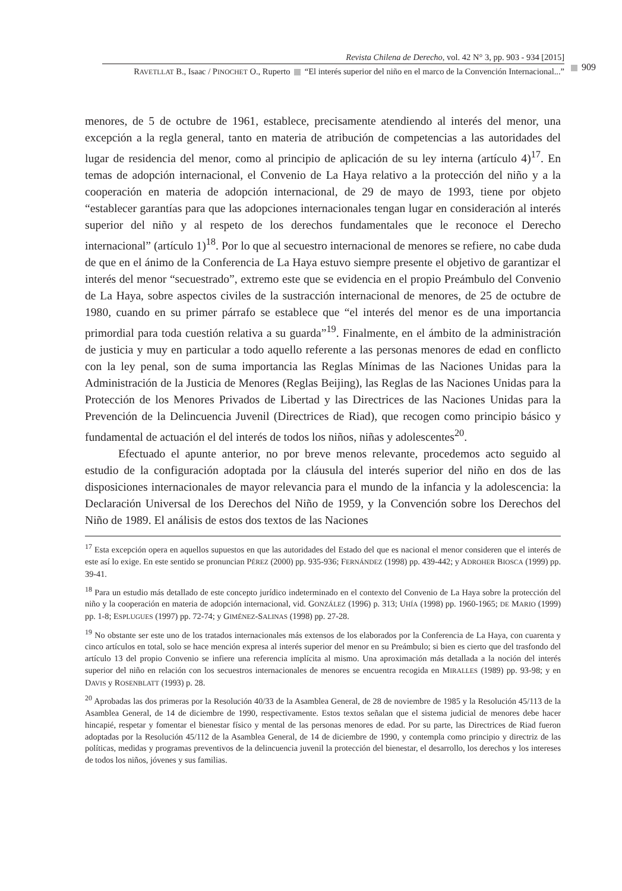Revista Chilena de Derecho, vol. 42 N° 3, pp. 903 - 934 [2015]
RAVETLLAT B., Isaac / PINOCHET O., Ruperto “El interés superior del niño en el marco de la Convención Internacional...”
909
menores, de 5 de octubre de 1961, establece, precisamente atendiendo al interés del menor, una excepción a la regla general, tanto en materia de atribución de competencias a las autoridades del lugar de residencia del menor, como al principio de aplicación de su ley interna (artículo 4)<sup>17</sup>. En temas de adopción internacional, el Convenio de La Haya relativo a la protección del niño y a la cooperación en materia de adopción internacional, de 29 de mayo de 1993, tiene por objeto “establecer garantías para que las adopciones internacionales tengan lugar en consideración al interés superior del niño y al respeto de los derechos fundamentales que le reconoce el Derecho internacional” (artículo 1)<sup>18</sup>. Por lo que al secuestro internacional de menores se refiere, no cabe duda de que en el ánimo de la Conferencia de La Haya estuvo siempre presente el objetivo de garantizar el interés del menor “secuestrado”, extremo este que se evidencia en el propio Preámbulo del Convenio de La Haya, sobre aspectos civiles de la sustracción internacional de menores, de 25 de octubre de 1980, cuando en su primer párrafo se establece que “el interés del menor es de una importancia primordial para toda cuestión relativa a su guarda”<sup>19</sup>. Finalmente, en el ámbito de la administración de justicia y muy en particular a todo aquello referente a las personas menores de edad en conflicto con la ley penal, son de suma importancia las Reglas Mínimas de las Naciones Unidas para la Administración de la Justicia de Menores (Reglas Beijing), las Reglas de las Naciones Unidas para la Protección de los Menores Privados de Libertad y las Directrices de las Naciones Unidas para la Prevención de la Delincuencia Juvenil (Directrices de Riad), que recogen como principio básico y fundamental de actuación el del interés de todos los niños, niñas y adolescentes<sup>20</sup>.
Efectuado el apunte anterior, no por breve menos relevante, procedemos acto seguido al estudio de la configuración adoptada por la cláusula del interés superior del niño en dos de las disposiciones internacionales de mayor relevancia para el mundo de la infancia y la adolescencia: la Declaración Universal de los Derechos del Niño de 1959, y la Convención sobre los Derechos del Niño de 1989. El análisis de estos dos textos de las Naciones
<sup>17</sup> Esta excepción opera en aquellos supuestos en que las autoridades del Estado del que es nacional el menor consideren que el interés de este así lo exige. En este sentido se pronuncian PÉREZ (2000) pp. 935-936; FERNÁNDEZ (1998) pp. 439-442; y ADROHER BIOSCA (1999) pp. 39-41.
<sup>18</sup> Para un estudio más detallado de este concepto jurídico indeterminado en el contexto del Convenio de La Haya sobre la protección del niño y la cooperación en materia de adopción internacional, vid. GONZÁLEZ (1996) p. 313; UHÍA (1998) pp. 1960-1965; DE MARIO (1999) pp. 1-8; ESPLUGUES (1997) pp. 72-74; y GIMÉNEZ-SALINAS (1998) pp. 27-28.
<sup>19</sup> No obstante ser este uno de los tratados internacionales más extensos de los elaborados por la Conferencia de La Haya, con cuarenta y cinco artículos en total, solo se hace mención expresa al interés superior del menor en su Preámbulo; si bien es cierto que del trasfondo del artículo 13 del propio Convenio se infiere una referencia implícita al mismo. Una aproximación más detallada a la noción del interés superior del niño en relación con los secuestros internacionales de menores se encuentra recogida en MIRALLES (1989) pp. 93-98; y en DAVIS y ROSENBLATT (1993) p. 28.
<sup>20</sup> Aprobadas las dos primeras por la Resolución 40/33 de la Asamblea General, de 28 de noviembre de 1985 y la Resolución 45/113 de la Asamblea General, de 14 de diciembre de 1990, respectivamente. Estos textos señalan que el sistema judicial de menores debe hacer hincapié, respetar y fomentar el bienestar físico y mental de las personas menores de edad. Por su parte, las Directrices de Riad fueron adoptadas por la Resolución 45/112 de la Asamblea General, de 14 de diciembre de 1990, y contempla como principio y directriz de las políticas, medidas y programas preventivos de la delincuencia juvenil la protección del bienestar, el desarrollo, los derechos y los intereses de todos los niños, jóvenes y sus familias.